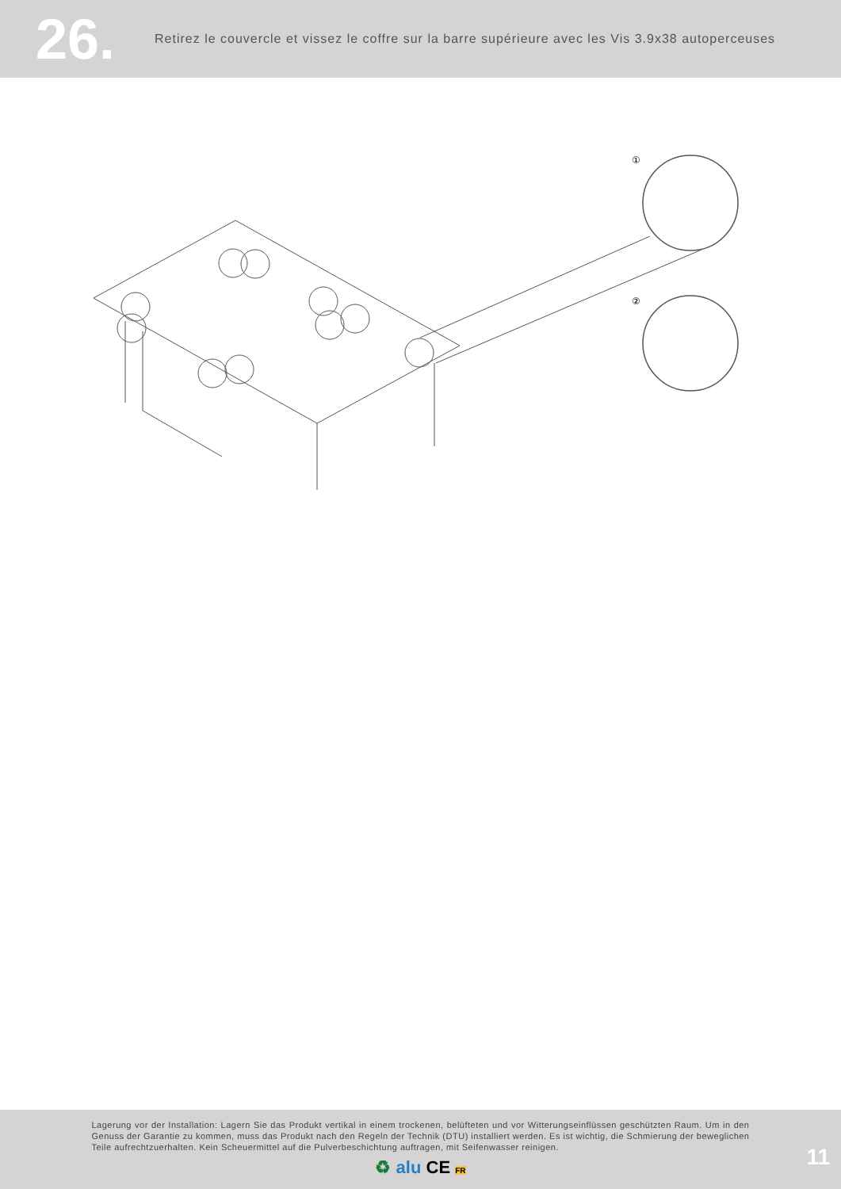26.
Retirez le couvercle et vissez le coffre sur la barre supérieure avec les Vis 3.9x38 autoperceuses
①
②
Lagerung vor der Installation: Lagern Sie das Produkt vertikal in einem trockenen, belüfteten und vor Witterungseinflüssen geschützten Raum. Um in den Genuss der Garantie zu kommen, muss das Produkt nach den Regeln der Technik (DTU) installiert werden. Es ist wichtig, die Schmierung der beweglichen Teile aufrechtzuerhalten. Kein Scheuermittel auf die Pulverbeschichtung auftragen, mit Seifenwasser reinigen.
♻ alu CE FR
11